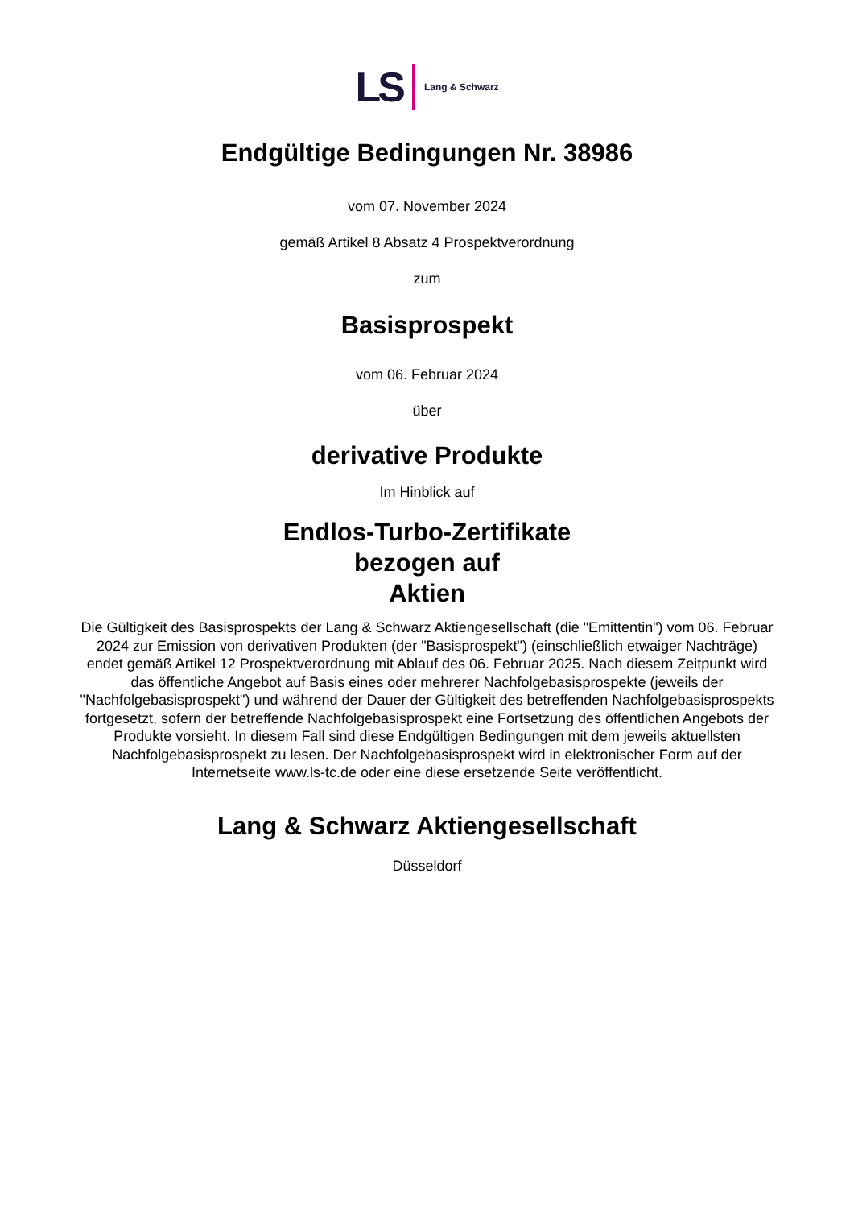LS Lang & Schwarz
Endgültige Bedingungen Nr. 38986
vom 07. November 2024
gemäß Artikel 8 Absatz 4 Prospektverordnung
zum
Basisprospekt
vom 06. Februar 2024
über
derivative Produkte
Im Hinblick auf
Endlos-Turbo-Zertifikate
bezogen auf
Aktien
Die Gültigkeit des Basisprospekts der Lang & Schwarz Aktiengesellschaft (die "Emittentin") vom 06. Februar 2024 zur Emission von derivativen Produkten (der "Basisprospekt") (einschließlich etwaiger Nachträge) endet gemäß Artikel 12 Prospektverordnung mit Ablauf des 06. Februar 2025. Nach diesem Zeitpunkt wird das öffentliche Angebot auf Basis eines oder mehrerer Nachfolgebasisprospekte (jeweils der "Nachfolgebasisprospekt") und während der Dauer der Gültigkeit des betreffenden Nachfolgebasisprospekts fortgesetzt, sofern der betreffende Nachfolgebasisprospekt eine Fortsetzung des öffentlichen Angebots der Produkte vorsieht. In diesem Fall sind diese Endgültigen Bedingungen mit dem jeweils aktuellsten Nachfolgebasisprospekt zu lesen. Der Nachfolgebasisprospekt wird in elektronischer Form auf der Internetseite www.ls-tc.de oder eine diese ersetzende Seite veröffentlicht.
Lang & Schwarz Aktiengesellschaft
Düsseldorf